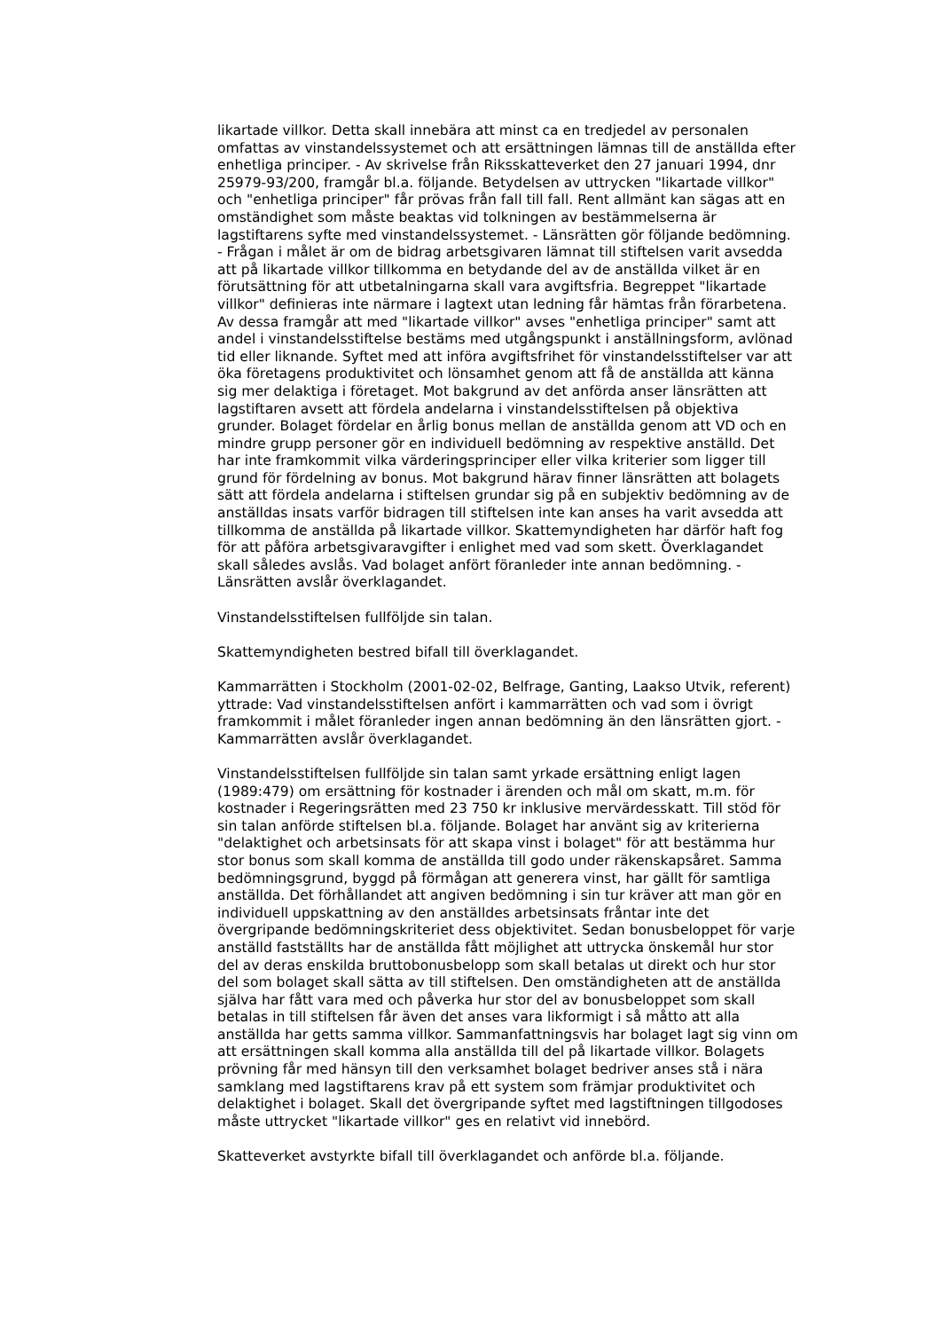likartade villkor. Detta skall innebära att minst ca en tredjedel av personalen omfattas av vinstandelssystemet och att ersättningen lämnas till de anställda efter enhetliga principer. - Av skrivelse från Riksskatteverket den 27 januari 1994, dnr 25979-93/200, framgår bl.a. följande. Betydelsen av uttrycken "likartade villkor" och "enhetliga principer" får prövas från fall till fall. Rent allmänt kan sägas att en omständighet som måste beaktas vid tolkningen av bestämmelserna är lagstiftarens syfte med vinstandelssystemet. - Länsrätten gör följande bedömning. - Frågan i målet är om de bidrag arbetsgivaren lämnat till stiftelsen varit avsedda att på likartade villkor tillkomma en betydande del av de anställda vilket är en förutsättning för att utbetalningarna skall vara avgiftsfria. Begreppet "likartade villkor" definieras inte närmare i lagtext utan ledning får hämtas från förarbetena. Av dessa framgår att med "likartade villkor" avses "enhetliga principer" samt att andel i vinstandelsstiftelse bestäms med utgångspunkt i anställningsform, avlönad tid eller liknande. Syftet med att införa avgiftsfrihet för vinstandelsstiftelser var att öka företagens produktivitet och lönsamhet genom att få de anställda att känna sig mer delaktiga i företaget. Mot bakgrund av det anförda anser länsrätten att lagstiftaren avsett att fördela andelarna i vinstandelsstiftelsen på objektiva grunder. Bolaget fördelar en årlig bonus mellan de anställda genom att VD och en mindre grupp personer gör en individuell bedömning av respektive anställd. Det har inte framkommit vilka värderingsprinciper eller vilka kriterier som ligger till grund för fördelning av bonus. Mot bakgrund härav finner länsrätten att bolagets sätt att fördela andelarna i stiftelsen grundar sig på en subjektiv bedömning av de anställdas insats varför bidragen till stiftelsen inte kan anses ha varit avsedda att tillkomma de anställda på likartade villkor. Skattemyndigheten har därför haft fog för att påföra arbetsgivaravgifter i enlighet med vad som skett. Överklagandet skall således avslås. Vad bolaget anfört föranleder inte annan bedömning. - Länsrätten avslår överklagandet.
Vinstandelsstiftelsen fullföljde sin talan.
Skattemyndigheten bestred bifall till överklagandet.
Kammarrätten i Stockholm (2001-02-02, Belfrage, Ganting, Laakso Utvik, referent) yttrade: Vad vinstandelsstiftelsen anfört i kammarrätten och vad som i övrigt framkommit i målet föranleder ingen annan bedömning än den länsrätten gjort. - Kammarrätten avslår överklagandet.
Vinstandelsstiftelsen fullföljde sin talan samt yrkade ersättning enligt lagen (1989:479) om ersättning för kostnader i ärenden och mål om skatt, m.m. för kostnader i Regeringsrätten med 23 750 kr inklusive mervärdesskatt. Till stöd för sin talan anförde stiftelsen bl.a. följande. Bolaget har använt sig av kriterierna "delaktighet och arbetsinsats för att skapa vinst i bolaget" för att bestämma hur stor bonus som skall komma de anställda till godo under räkenskapsåret. Samma bedömningsgrund, byggd på förmågan att generera vinst, har gällt för samtliga anställda. Det förhållandet att angiven bedömning i sin tur kräver att man gör en individuell uppskattning av den anställdes arbetsinsats fråntar inte det övergripande bedömningskriteriet dess objektivitet. Sedan bonusbeloppet för varje anställd fastställts har de anställda fått möjlighet att uttrycka önskemål hur stor del av deras enskilda bruttobonusbelopp som skall betalas ut direkt och hur stor del som bolaget skall sätta av till stiftelsen. Den omständigheten att de anställda själva har fått vara med och påverka hur stor del av bonusbeloppet som skall betalas in till stiftelsen får även det anses vara likformigt i så måtto att alla anställda har getts samma villkor. Sammanfattningsvis har bolaget lagt sig vinn om att ersättningen skall komma alla anställda till del på likartade villkor. Bolagets prövning får med hänsyn till den verksamhet bolaget bedriver anses stå i nära samklang med lagstiftarens krav på ett system som främjar produktivitet och delaktighet i bolaget. Skall det övergripande syftet med lagstiftningen tillgodoses måste uttrycket "likartade villkor" ges en relativt vid innebörd.
Skatteverket avstyrkte bifall till överklagandet och anförde bl.a. följande.